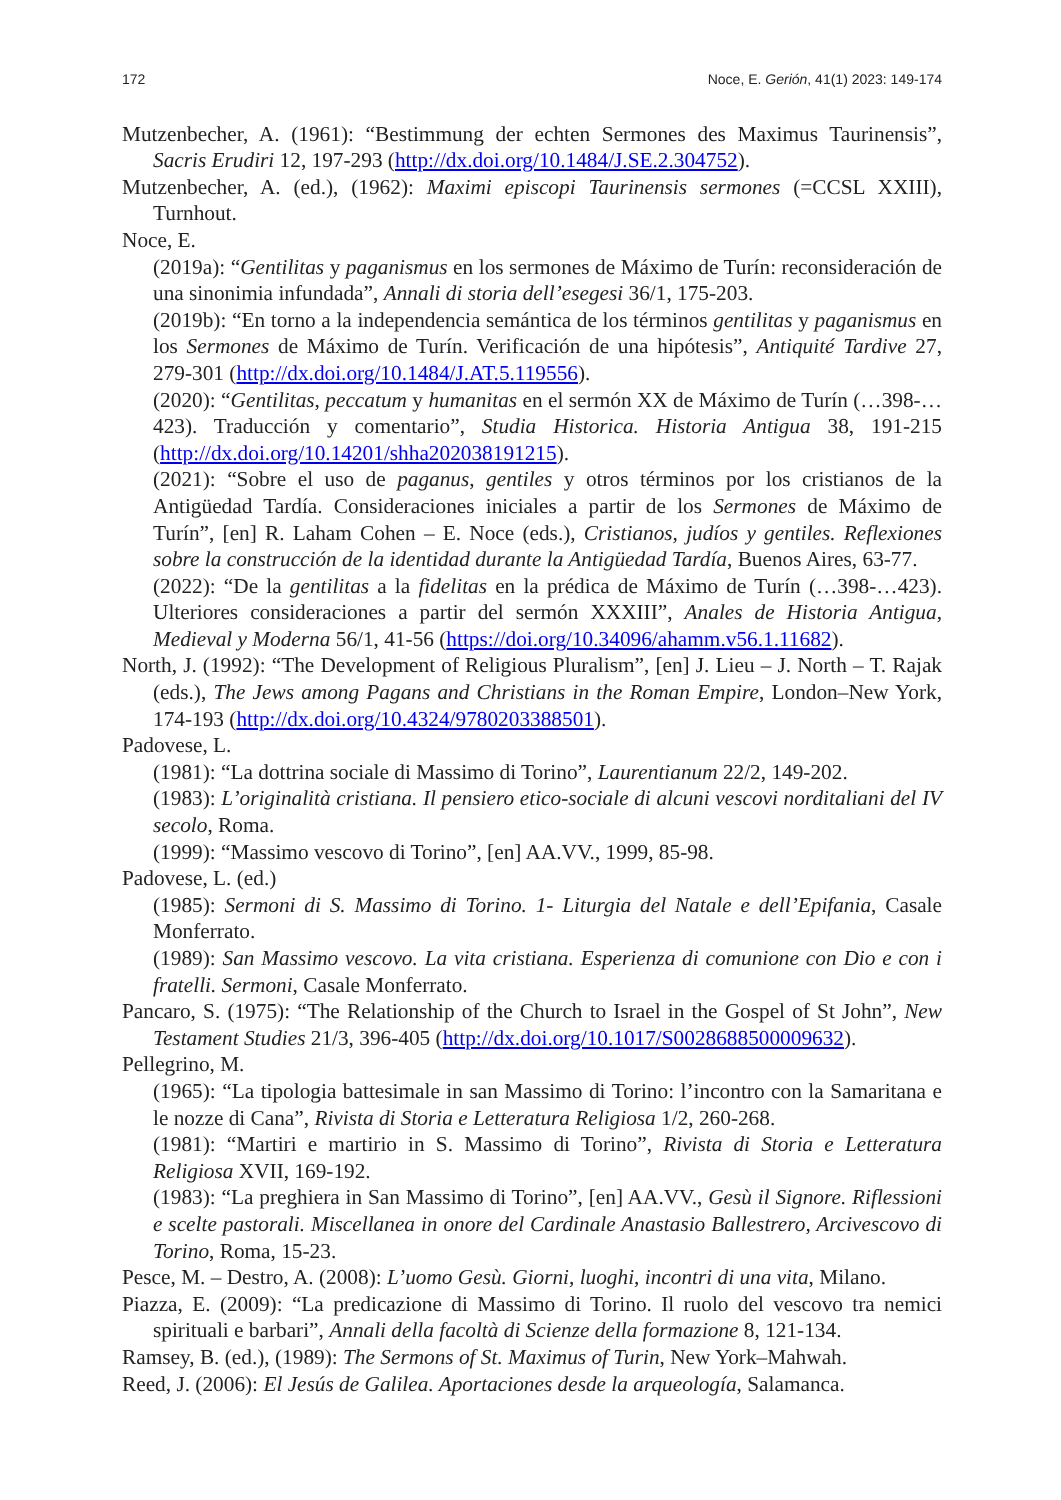172 Noce, E. Gerión, 41(1) 2023: 149-174
Mutzenbecher, A. (1961): “Bestimmung der echten Sermones des Maximus Taurinensis”, Sacris Erudiri 12, 197-293 (http://dx.doi.org/10.1484/J.SE.2.304752).
Mutzenbecher, A. (ed.), (1962): Maximi episcopi Taurinensis sermones (=CCSL XXIII), Turnhout.
Noce, E.
(2019a): “Gentilitas y paganismus en los sermones de Máximo de Turín: reconsideración de una sinonimia infundada”, Annali di storia dell’esegesi 36/1, 175-203.
(2019b): “En torno a la independencia semántica de los términos gentilitas y paganismus en los Sermones de Máximo de Turín. Verificación de una hipótesis”, Antiquité Tardive 27, 279-301 (http://dx.doi.org/10.1484/J.AT.5.119556).
(2020): “Gentilitas, peccatum y humanitas en el sermón XX de Máximo de Turín (…398-…423). Traducción y comentario”, Studia Historica. Historia Antigua 38, 191-215 (http://dx.doi.org/10.14201/shha202038191215).
(2021): “Sobre el uso de paganus, gentiles y otros términos por los cristianos de la Antigüedad Tardía. Consideraciones iniciales a partir de los Sermones de Máximo de Turín”, [en] R. Laham Cohen – E. Noce (eds.), Cristianos, judíos y gentiles. Reflexiones sobre la construcción de la identidad durante la Antigüedad Tardía, Buenos Aires, 63-77.
(2022): “De la gentilitas a la fidelitas en la prédica de Máximo de Turín (…398-…423). Ulteriores consideraciones a partir del sermón XXXIII”, Anales de Historia Antigua, Medieval y Moderna 56/1, 41-56 (https://doi.org/10.34096/ahamm.v56.1.11682).
North, J. (1992): “The Development of Religious Pluralism”, [en] J. Lieu – J. North – T. Rajak (eds.), The Jews among Pagans and Christians in the Roman Empire, London–New York, 174-193 (http://dx.doi.org/10.4324/9780203388501).
Padovese, L.
(1981): “La dottrina sociale di Massimo di Torino”, Laurentianum 22/2, 149-202.
(1983): L’originalità cristiana. Il pensiero etico-sociale di alcuni vescovi norditaliani del IV secolo, Roma.
(1999): “Massimo vescovo di Torino”, [en] AA.VV., 1999, 85-98.
Padovese, L. (ed.)
(1985): Sermoni di S. Massimo di Torino. 1- Liturgia del Natale e dell’Epifania, Casale Monferrato.
(1989): San Massimo vescovo. La vita cristiana. Esperienza di comunione con Dio e con i fratelli. Sermoni, Casale Monferrato.
Pancaro, S. (1975): “The Relationship of the Church to Israel in the Gospel of St John”, New Testament Studies 21/3, 396-405 (http://dx.doi.org/10.1017/S0028688500009632).
Pellegrino, M.
(1965): “La tipologia battesimale in san Massimo di Torino: l’incontro con la Samaritana e le nozze di Cana”, Rivista di Storia e Letteratura Religiosa 1/2, 260-268.
(1981): “Martiri e martirio in S. Massimo di Torino”, Rivista di Storia e Letteratura Religiosa XVII, 169-192.
(1983): “La preghiera in San Massimo di Torino”, [en] AA.VV., Gesù il Signore. Riflessioni e scelte pastorali. Miscellanea in onore del Cardinale Anastasio Ballestrero, Arcivescovo di Torino, Roma, 15-23.
Pesce, M. – Destro, A. (2008): L’uomo Gesù. Giorni, luoghi, incontri di una vita, Milano.
Piazza, E. (2009): “La predicazione di Massimo di Torino. Il ruolo del vescovo tra nemici spirituali e barbari”, Annali della facoltà di Scienze della formazione 8, 121-134.
Ramsey, B. (ed.), (1989): The Sermons of St. Maximus of Turin, New York–Mahwah.
Reed, J. (2006): El Jesús de Galilea. Aportaciones desde la arqueología, Salamanca.